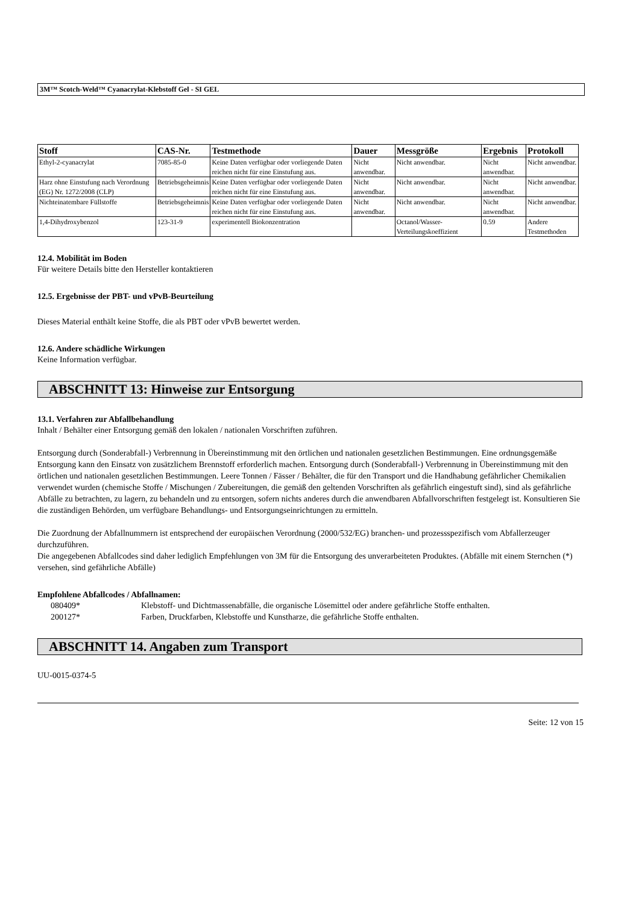3M™ Scotch-Weld™ Cyanacrylat-Klebstoff Gel - SI GEL
| Stoff | CAS-Nr. | Testmethode | Dauer | Messgröße | Ergebnis | Protokoll |
| --- | --- | --- | --- | --- | --- | --- |
| Ethyl-2-cyanacrylat | 7085-85-0 | Keine Daten verfügbar oder vorliegende Daten reichen nicht für eine Einstufung aus. | Nicht anwendbar. | Nicht anwendbar. | Nicht anwendbar. | Nicht anwendbar. |
| Harz ohne Einstufung nach Verordnung (EG) Nr. 1272/2008 (CLP) | Betriebsgeheimnis | Keine Daten verfügbar oder vorliegende Daten reichen nicht für eine Einstufung aus. | Nicht anwendbar. | Nicht anwendbar. | Nicht anwendbar. | Nicht anwendbar. |
| Nichteinatembare Füllstoffe | Betriebsgeheimnis | Keine Daten verfügbar oder vorliegende Daten reichen nicht für eine Einstufung aus. | Nicht anwendbar. | Nicht anwendbar. | Nicht anwendbar. | Nicht anwendbar. |
| 1,4-Dihydroxybenzol | 123-31-9 | experimentell Biokonzentration | | Octanol/Wasser-Verteilungskoeffizient | 0.59 | Andere Testmethoden |
12.4. Mobilität im Boden
Für weitere Details bitte den Hersteller kontaktieren
12.5. Ergebnisse der PBT- und vPvB-Beurteilung
Dieses Material enthält keine Stoffe, die als PBT oder vPvB bewertet werden.
12.6. Andere schädliche Wirkungen
Keine Information verfügbar.
ABSCHNITT 13: Hinweise zur Entsorgung
13.1. Verfahren zur Abfallbehandlung
Inhalt / Behälter einer Entsorgung gemäß den lokalen / nationalen Vorschriften zuführen.
Entsorgung durch (Sonderabfall-) Verbrennung in Übereinstimmung mit den örtlichen und nationalen gesetzlichen Bestimmungen. Eine ordnungsgemäße Entsorgung kann den Einsatz von zusätzlichem Brennstoff erforderlich machen. Entsorgung durch (Sonderabfall-) Verbrennung in Übereinstimmung mit den örtlichen und nationalen gesetzlichen Bestimmungen. Leere Tonnen / Fässer / Behälter, die für den Transport und die Handhabung gefährlicher Chemikalien verwendet wurden (chemische Stoffe / Mischungen / Zubereitungen, die gemäß den geltenden Vorschriften als gefährlich eingestuft sind), sind als gefährliche Abfälle zu betrachten, zu lagern, zu behandeln und zu entsorgen, sofern nichts anderes durch die anwendbaren Abfallvorschriften festgelegt ist. Konsultieren Sie die zuständigen Behörden, um verfügbare Behandlungs- und Entsorgungseinrichtungen zu ermitteln.
Die Zuordnung der Abfallnummern ist entsprechend der europäischen Verordnung (2000/532/EG) branchen- und prozessspezifisch vom Abfallerzeuger durchzuführen.
Die angegebenen Abfallcodes sind daher lediglich Empfehlungen von 3M für die Entsorgung des unverarbeiteten Produktes. (Abfälle mit einem Sternchen (*) versehen, sind gefährliche Abfälle)
Empfohlene Abfallcodes / Abfallnamen:
080409*
Klebstoff- und Dichtmassenabfälle, die organische Lösemittel oder andere gefährliche Stoffe enthalten.
200127*
Farben, Druckfarben, Klebstoffe und Kunstharze, die gefährliche Stoffe enthalten.
ABSCHNITT 14. Angaben zum Transport
UU-0015-0374-5
Seite: 12 von 15